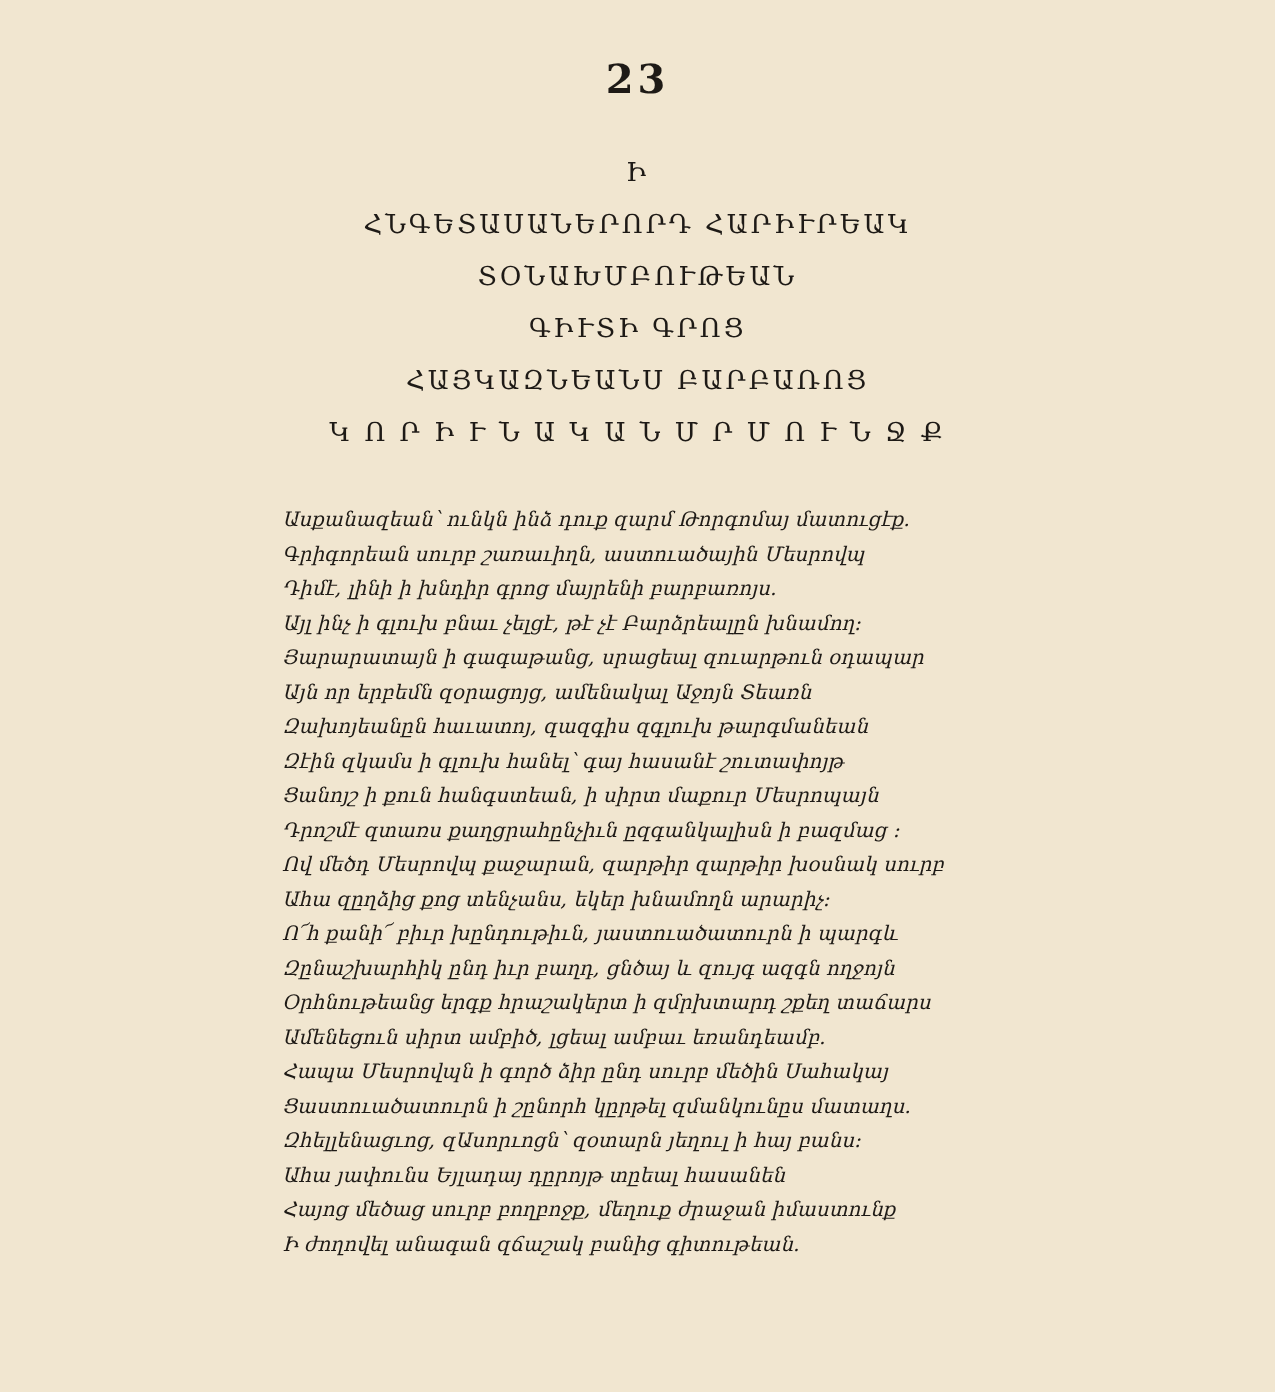23
Ի
ՀՆԳԵՏԱՍԱՆԵՐՈՐԴ ՀԱՐԻՒՐԵԱԿ
ՏՕՆԱԽՄԲՈՒԹԵԱՆ
ԳԻՒՏԻ ԳՐՈՑ
ՀԱՅԿԱԶՆԵԱՆՍ ԲԱՐԲԱՌՈՑ
Կ Ո Ր Ի Ւ Ն Ա Կ Ա Ն Մ Ր Մ Ո Ւ Ն Ջ Ք
Ասքանազեան՝ ունկն ինձ դուք զարմ Թորգոմայ մատուցէք.
Գրիգորեան սուրբ շառաւիղն, աստուածային Մեսրովպ
Դիմէ, լինի ի խնդիր գրոց մայրենի բարբառոյս.
Այլ ինչ ի գլուխ բնաւ չելցէ, թէ չէ Բարձրեալըն խնամող։
Յարարատայն ի գագաթանց, սրացեալ զուարթուն օդապար
Այն որ երբեմն զօրացոյց, ամենակալ Աջոյն Տեառն
Զախոյեանըն հաւատոյ, զազգիս զգլուխ թարգմանեան
Զէին զկամս ի գլուխ հանել՝ գայ հասանէ շուտափոյթ
Ցանոյշ ի քուն հանգստեան, ի սիրտ մաքուր Մեսրոպայն
Դրոշմէ զտառս քաղցրահընչիւն ըզգանկալիսն ի բազմաց ։
Ով մեծդ Մեսրովպ քաջարան, զարթիր զարթիր խօսնակ սուրբ
Ահա զըղձից քոց տենչանս, եկեր խնամողն արարիչ։
Ո՜հ քանի՜ բիւր խընդութիւն, յաստուածատուրն ի պարգև
Զընաշխարհիկ ընդ իւր բաղդ, ցնծայ և զույգ ազգն ողջոյն
Օրհնութեանց երգք հրաշակերտ ի զմրխտարդ շքեղ տաճարս
Ամենեցուն սիրտ ամբիծ, լցեալ ամբաւ եռանդեամբ.
Հապա Մեսրովպն ի գործ ձիր ընդ սուրբ մեծին Սահակայ
Ցաստուածատուրն ի շընորհ կըրթել զմանկունըս մատաղս.
Զհելլենացւոց, զԱսորւոցն՝ զօտարն յեղուլ ի հայ բանս։
Ահա յափունս Եյլադայ դըրոյթ տըեալ հասանեն
Հայոց մեծաց սուրբ բողբոջք, մեղուք ժրաջան իմաստունք
Ի ժողովել անագան զճաշակ բանից գիտութեան.